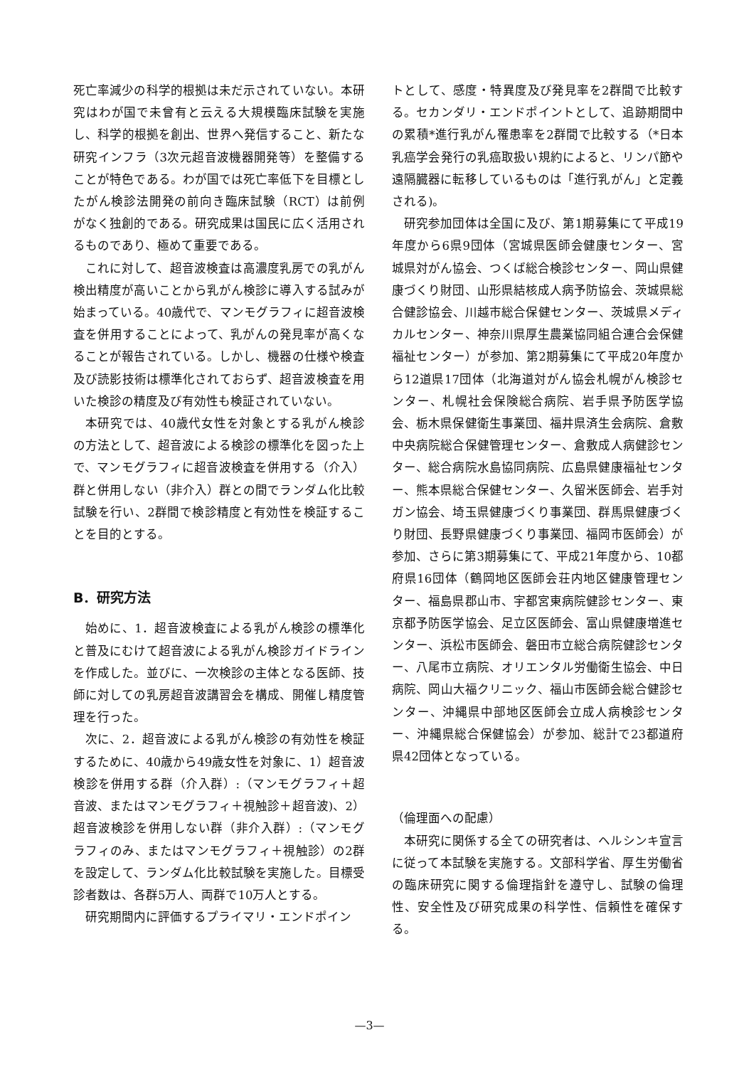死亡率減少の科学的根拠は未だ示されていない。本研究はわが国で未曾有と云える大規模臨床試験を実施し、科学的根拠を創出、世界へ発信すること、新たな研究インフラ（3次元超音波機器開発等）を整備することが特色である。わが国では死亡率低下を目標としたがん検診法開発の前向き臨床試験（RCT）は前例がなく独創的である。研究成果は国民に広く活用されるものであり、極めて重要である。
これに対して、超音波検査は高濃度乳房での乳がん検出精度が高いことから乳がん検診に導入する試みが始まっている。40歳代で、マンモグラフィに超音波検査を併用することによって、乳がんの発見率が高くなることが報告されている。しかし、機器の仕様や検査及び読影技術は標準化されておらず、超音波検査を用いた検診の精度及び有効性も検証されていない。
本研究では、40歳代女性を対象とする乳がん検診の方法として、超音波による検診の標準化を図った上で、マンモグラフィに超音波検査を併用する（介入）群と併用しない（非介入）群との間でランダム化比較試験を行い、2群間で検診精度と有効性を検証することを目的とする。
B．研究方法
始めに、1．超音波検査による乳がん検診の標準化と普及にむけて超音波による乳がん検診ガイドラインを作成した。並びに、一次検診の主体となる医師、技師に対しての乳房超音波講習会を構成、開催し精度管理を行った。
次に、2．超音波による乳がん検診の有効性を検証するために、40歳から49歳女性を対象に、1）超音波検診を併用する群（介入群）:（マンモグラフィ＋超音波、またはマンモグラフィ＋視触診＋超音波)、2）超音波検診を併用しない群（非介入群）:（マンモグラフィのみ、またはマンモグラフィ＋視触診）の2群を設定して、ランダム化比較試験を実施した。目標受診者数は、各群5万人、両群で10万人とする。
研究期間内に評価するプライマリ・エンドポイン
トとして、感度・特異度及び発見率を2群間で比較する。セカンダリ・エンドポイントとして、追跡期間中の累積*進行乳がん罹患率を2群間で比較する（*日本乳癌学会発行の乳癌取扱い規約によると、リンパ節や遠隔臓器に転移しているものは「進行乳がん」と定義される)。
研究参加団体は全国に及び、第1期募集にて平成19年度から6県9団体（宮城県医師会健康センター、宮城県対がん協会、つくば総合検診センター、岡山県健康づくり財団、山形県結核成人病予防協会、茨城県総合健診協会、川越市総合保健センター、茨城県メディカルセンター、神奈川県厚生農業協同組合連合会保健福祉センター）が参加、第2期募集にて平成20年度から12道県17団体（北海道対がん協会札幌がん検診センター、札幌社会保険総合病院、岩手県予防医学協会、栃木県保健衛生事業団、福井県済生会病院、倉敷中央病院総合保健管理センター、倉敷成人病健診センター、総合病院水島協同病院、広島県健康福祉センター、熊本県総合保健センター、久留米医師会、岩手対ガン協会、埼玉県健康づくり事業団、群馬県健康づくり財団、長野県健康づくり事業団、福岡市医師会）が参加、さらに第3期募集にて、平成21年度から、10都府県16団体（鶴岡地区医師会荘内地区健康管理センター、福島県郡山市、宇都宮東病院健診センター、東京都予防医学協会、足立区医師会、富山県健康増進センター、浜松市医師会、磐田市立総合病院健診センター、八尾市立病院、オリエンタル労働衛生協会、中日病院、岡山大福クリニック、福山市医師会総合健診センター、沖縄県中部地区医師会立成人病検診センター、沖縄県総合保健協会）が参加、総計で23都道府県42団体となっている。
（倫理面への配慮）
本研究に関係する全ての研究者は、ヘルシンキ宣言に従って本試験を実施する。文部科学省、厚生労働省の臨床研究に関する倫理指針を遵守し、試験の倫理性、安全性及び研究成果の科学性、信頼性を確保する。
—3—